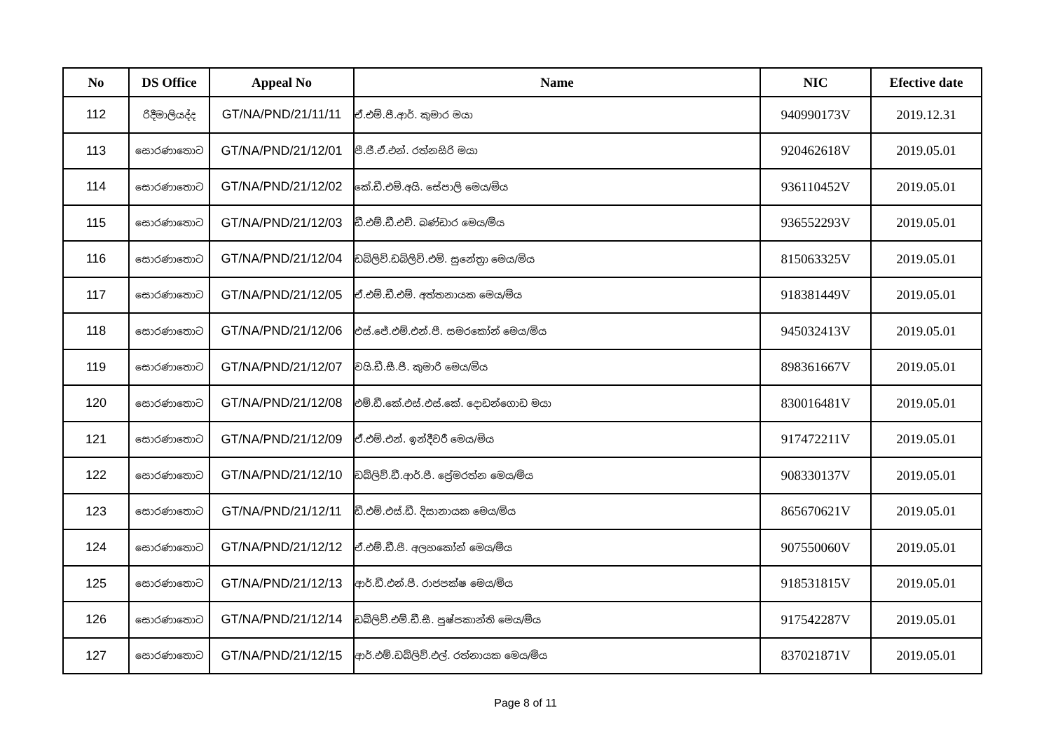| No | DS Office | Appeal No | Name | NIC | Efective date |
| --- | --- | --- | --- | --- | --- |
| 112 | රිදීමාලියද්ද | GT/NA/PND/21/11/11 | ඒ.එම්.පී.ආර්. කුමාර මයා | 940990173V | 2019.12.31 |
| 113 | සොරණාතොට | GT/NA/PND/21/12/01 | පී.ජී.ඒ.එන්. රත්නසිරි මයා | 920462618V | 2019.05.01 |
| 114 | සොරණාතොට | GT/NA/PND/21/12/02 | කේ.ඩී.එම්.අයි. සේපාලි මෙය/මිය | 936110452V | 2019.05.01 |
| 115 | සොරණාතොට | GT/NA/PND/21/12/03 | ඩී.එම්.ඩී.එච්. බණ්ඩාර මෙය/මිය | 936552293V | 2019.05.01 |
| 116 | සොරණාතොට | GT/NA/PND/21/12/04 | ඩබ්ලිව්.ඩබ්ලිව්.එම්. සුනේත්‍රා මෙය/මිය | 815063325V | 2019.05.01 |
| 117 | සොරණාතොට | GT/NA/PND/21/12/05 | ඒ.එම්.ඩී.එම්. අත්තනායක මෙය/මිය | 918381449V | 2019.05.01 |
| 118 | සොරණාතොට | GT/NA/PND/21/12/06 | එස්.ජේ.එම්.එන්.පී. සමරකෝන් මෙය/මිය | 945032413V | 2019.05.01 |
| 119 | සොරණාතොට | GT/NA/PND/21/12/07 | වයි.ඩී.සී.පී. කුමාරි මෙය/මිය | 898361667V | 2019.05.01 |
| 120 | සොරණාතොට | GT/NA/PND/21/12/08 | එම්.ඩී.කේ.එස්.එස්.කේ. දොඩන්ගොඩ මයා | 830016481V | 2019.05.01 |
| 121 | සොරණාතොට | GT/NA/PND/21/12/09 | ඒ.එම්.එන්. ඉන්දීවරී මෙය/මිය | 917472211V | 2019.05.01 |
| 122 | සොරණාතොට | GT/NA/PND/21/12/10 | ඩබ්ලිව්.ඩී.ආර්.පී. ප්‍රේමරත්න මෙය/මිය | 908330137V | 2019.05.01 |
| 123 | සොරණාතොට | GT/NA/PND/21/12/11 | ඩී.එම්.එස්.ඩී. දිසානායක මෙය/මිය | 865670621V | 2019.05.01 |
| 124 | සොරණාතොට | GT/NA/PND/21/12/12 | ඒ.එම්.ඩී.පී. අලහකෝන් මෙය/මිය | 907550060V | 2019.05.01 |
| 125 | සොරණාතොට | GT/NA/PND/21/12/13 | ආර්.ඩී.එන්.පී. රාජපක්ෂ මෙය/මිය | 918531815V | 2019.05.01 |
| 126 | සොරණාතොට | GT/NA/PND/21/12/14 | ඩබ්ලිව්.එම්.ඩී.සී. පුෂ්පකාන්ති මෙය/මිය | 917542287V | 2019.05.01 |
| 127 | සොරණාතොට | GT/NA/PND/21/12/15 | ආර්.එම්.ඩබ්ලිව්.එල්. රත්නායක මෙය/මිය | 837021871V | 2019.05.01 |
Page 8 of 11